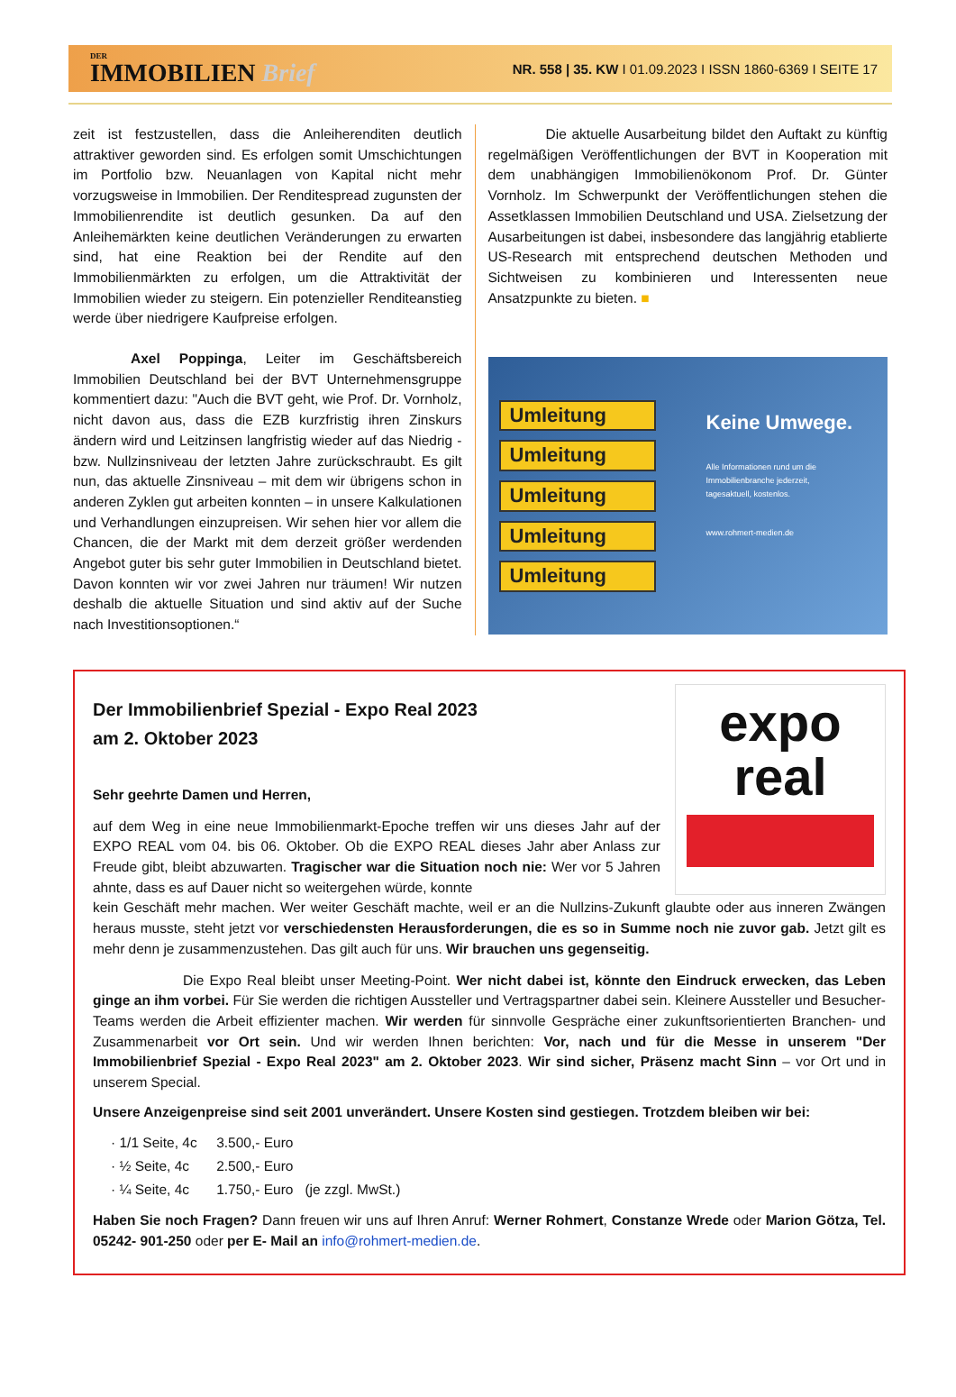DER
IMMOBILIEN Brief
NR. 558 | 35. KW I 01.09.2023 I ISSN 1860-6369 I SEITE 17
zeit ist festzustellen, dass die Anleiherenditen deutlich attraktiver geworden sind. Es erfolgen somit Umschichtungen im Portfolio bzw. Neuanlagen von Kapital nicht mehr vorzugsweise in Immobilien. Der Renditespread zugunsten der Immobilienrendite ist deutlich gesunken. Da auf den Anleihemärkten keine deutlichen Veränderungen zu erwarten sind, hat eine Reaktion bei der Rendite auf den Immobilienmärkten zu erfolgen, um die Attraktivität der Immobilien wieder zu steigern. Ein potenzieller Renditeanstieg werde über niedrigere Kaufpreise erfolgen.
Axel Poppinga, Leiter im Geschäftsbereich Immobilien Deutschland bei der BVT Unternehmensgruppe kommentiert dazu: "Auch die BVT geht, wie Prof. Dr. Vornholz, nicht davon aus, dass die EZB kurzfristig ihren Zinskurs ändern wird und Leitzinsen langfristig wieder auf das Niedrig - bzw. Nullzinsniveau der letzten Jahre zurückschraubt. Es gilt nun, das aktuelle Zinsniveau – mit dem wir übrigens schon in anderen Zyklen gut arbeiten konnten – in unsere Kalkulationen und Verhandlungen einzupreisen. Wir sehen hier vor allem die Chancen, die der Markt mit dem derzeit größer werdenden Angebot guter bis sehr guter Immobilien in Deutschland bietet. Davon konnten wir vor zwei Jahren nur träumen! Wir nutzen deshalb die aktuelle Situation und sind aktiv auf der Suche nach Investitionsoptionen.“
Die aktuelle Ausarbeitung bildet den Auftakt zu künftig regelmäßigen Veröffentlichungen der BVT in Kooperation mit dem unabhängigen Immobilienökonom Prof. Dr. Günter Vornholz. Im Schwerpunkt der Veröffentlichungen stehen die Assetklassen Immobilien Deutschland und USA. Zielsetzung der Ausarbeitungen ist dabei, insbesondere das langjährig etablierte US-Research mit entsprechend deutschen Methoden und Sichtweisen zu kombinieren und Interessenten neue Ansatzpunkte zu bieten. ■
Umleitung
Umleitung
Umleitung
Umleitung
Umleitung
Keine Umwege.
Alle Informationen rund um die
Immobilienbranche jederzeit,
tagesaktuell, kostenlos.
www.rohmert-medien.de
Der Immobilienbrief Spezial - Expo Real 2023
am 2. Oktober 2023
Sehr geehrte Damen und Herren,
auf dem Weg in eine neue Immobilienmarkt-Epoche treffen wir uns dieses Jahr auf der EXPO REAL vom 04. bis 06. Oktober. Ob die EXPO REAL dieses Jahr aber Anlass zur Freude gibt, bleibt abzuwarten. Tragischer war die Situation noch nie: Wer vor 5 Jahren ahnte, dass es auf Dauer nicht so weitergehen würde, konnte
expo
real
kein Geschäft mehr machen. Wer weiter Geschäft machte, weil er an die Nullzins-Zukunft glaubte oder aus inneren Zwängen heraus musste, steht jetzt vor verschiedensten Herausforderungen, die es so in Summe noch nie zuvor gab. Jetzt gilt es mehr denn je zusammenzustehen. Das gilt auch für uns. Wir brauchen uns gegenseitig.
Die Expo Real bleibt unser Meeting-Point. Wer nicht dabei ist, könnte den Eindruck erwecken, das Leben ginge an ihm vorbei. Für Sie werden die richtigen Aussteller und Vertragspartner dabei sein. Kleinere Aussteller und Besucher-Teams werden die Arbeit effizienter machen. Wir werden für sinnvolle Gespräche einer zukunftsorientierten Branchen- und Zusammenarbeit vor Ort sein. Und wir werden Ihnen berichten: Vor, nach und für die Messe in unserem "Der Immobilienbrief Spezial - Expo Real 2023" am 2. Oktober 2023. Wir sind sicher, Präsenz macht Sinn – vor Ort und in unserem Special.
Unsere Anzeigenpreise sind seit 2001 unverändert. Unsere Kosten sind gestiegen. Trotzdem bleiben wir bei:
· 1/1 Seite, 4c 3.500,- Euro
· ½ Seite, 4c 2.500,- Euro
· ¼ Seite, 4c 1.750,- Euro (je zzgl. MwSt.)
Haben Sie noch Fragen? Dann freuen wir uns auf Ihren Anruf: Werner Rohmert, Constanze Wrede oder Marion Götza, Tel. 05242- 901-250 oder per E- Mail an info@rohmert-medien.de.